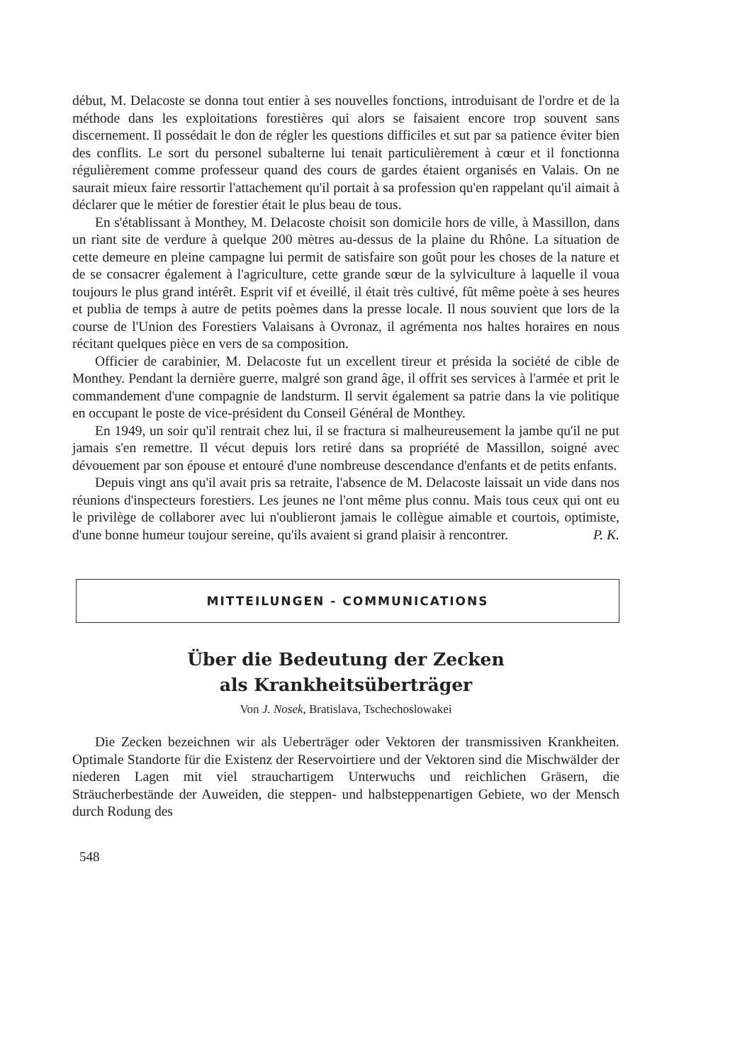début, M. Delacoste se donna tout entier à ses nouvelles fonctions, introduisant de l'ordre et de la méthode dans les exploitations forestières qui alors se faisaient encore trop souvent sans discernement. Il possédait le don de régler les questions difficiles et sut par sa patience éviter bien des conflits. Le sort du personel subalterne lui tenait particulièrement à cœur et il fonctionna régulièrement comme professeur quand des cours de gardes étaient organisés en Valais. On ne saurait mieux faire ressortir l'attachement qu'il portait à sa profession qu'en rappelant qu'il aimait à déclarer que le métier de forestier était le plus beau de tous.
En s'établissant à Monthey, M. Delacoste choisit son domicile hors de ville, à Massillon, dans un riant site de verdure à quelque 200 mètres au-dessus de la plaine du Rhône. La situation de cette demeure en pleine campagne lui permit de satisfaire son goût pour les choses de la nature et de se consacrer également à l'agriculture, cette grande sœur de la sylviculture à laquelle il voua toujours le plus grand intérêt. Esprit vif et éveillé, il était très cultivé, fût même poète à ses heures et publia de temps à autre de petits poèmes dans la presse locale. Il nous souvient que lors de la course de l'Union des Forestiers Valaisans à Ovronaz, il agrémenta nos haltes horaires en nous récitant quelques pièce en vers de sa composition.
Officier de carabinier, M. Delacoste fut un excellent tireur et présida la société de cible de Monthey. Pendant la dernière guerre, malgré son grand âge, il offrit ses services à l'armée et prit le commandement d'une compagnie de landsturm. Il servit également sa patrie dans la vie politique en occupant le poste de vice-président du Conseil Général de Monthey.
En 1949, un soir qu'il rentrait chez lui, il se fractura si malheureusement la jambe qu'il ne put jamais s'en remettre. Il vécut depuis lors retiré dans sa propriété de Massillon, soigné avec dévouement par son épouse et entouré d'une nombreuse descendance d'enfants et de petits enfants.
Depuis vingt ans qu'il avait pris sa retraite, l'absence de M. Delacoste laissait un vide dans nos réunions d'inspecteurs forestiers. Les jeunes ne l'ont même plus connu. Mais tous ceux qui ont eu le privilège de collaborer avec lui n'oublieront jamais le collègue aimable et courtois, optimiste, d'une bonne humeur toujour sereine, qu'ils avaient si grand plaisir à rencontrer. P. K.
MITTEILUNGEN - COMMUNICATIONS
Über die Bedeutung der Zecken
als Krankheitsüberträger
Von J. Nosek, Bratislava, Tschechoslowakei
Die Zecken bezeichnen wir als Ueberträger oder Vektoren der transmissiven Krankheiten. Optimale Standorte für die Existenz der Reservoirtiere und der Vektoren sind die Mischwälder der niederen Lagen mit viel strauchartigem Unterwuchs und reichlichen Gräsern, die Sträucherbestände der Auweiden, die steppen- und halbsteppenartigen Gebiete, wo der Mensch durch Rodung des
548